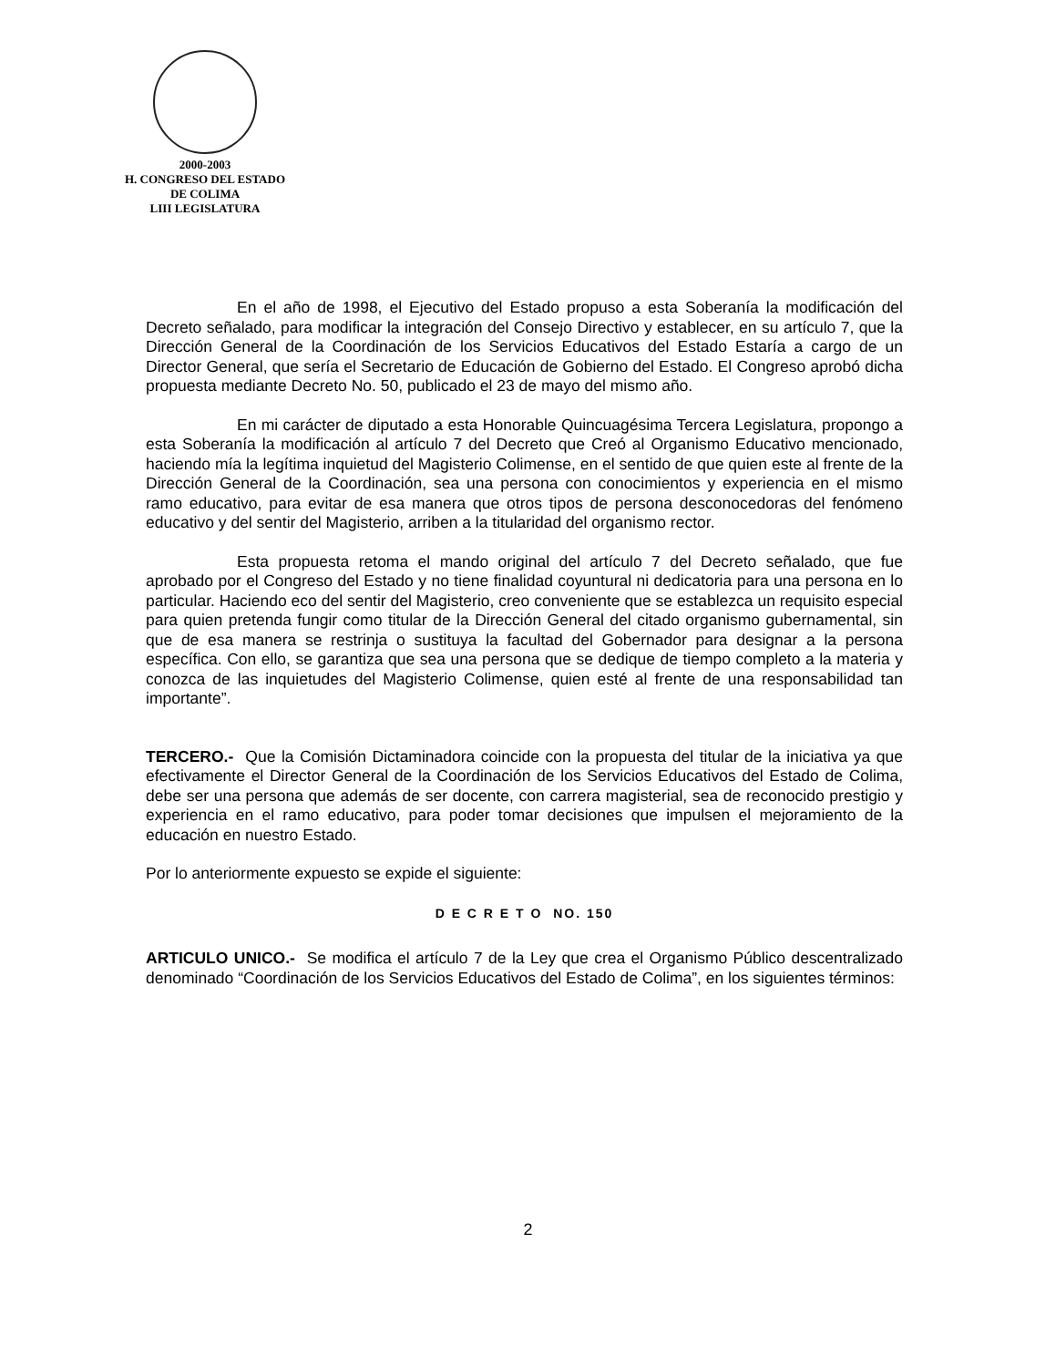2000-2003
H. CONGRESO DEL ESTADO
DE COLIMA
LIII LEGISLATURA
En el año de 1998, el Ejecutivo del Estado propuso a esta Soberanía la modificación del Decreto señalado, para modificar la integración del Consejo Directivo y establecer, en su artículo 7, que la Dirección General de la Coordinación de los Servicios Educativos del Estado Estaría a cargo de un Director General, que sería el Secretario de Educación de Gobierno del Estado. El Congreso aprobó dicha propuesta mediante Decreto No. 50, publicado el 23 de mayo del mismo año.
En mi carácter de diputado a esta Honorable Quincuagésima Tercera Legislatura, propongo a esta Soberanía la modificación al artículo 7 del Decreto que Creó al Organismo Educativo mencionado, haciendo mía la legítima inquietud del Magisterio Colimense, en el sentido de que quien este al frente de la Dirección General de la Coordinación, sea una persona con conocimientos y experiencia en el mismo ramo educativo, para evitar de esa manera que otros tipos de persona desconocedoras del fenómeno educativo y del sentir del Magisterio, arriben a la titularidad del organismo rector.
Esta propuesta retoma el mando original del artículo 7 del Decreto señalado, que fue aprobado por el Congreso del Estado y no tiene finalidad coyuntural ni dedicatoria para una persona en lo particular. Haciendo eco del sentir del Magisterio, creo conveniente que se establezca un requisito especial para quien pretenda fungir como titular de la Dirección General del citado organismo gubernamental, sin que de esa manera se restrinja o sustituya la facultad del Gobernador para designar a la persona específica. Con ello, se garantiza que sea una persona que se dedique de tiempo completo a la materia y conozca de las inquietudes del Magisterio Colimense, quien esté al frente de una responsabilidad tan importante”.
TERCERO.- Que la Comisión Dictaminadora coincide con la propuesta del titular de la iniciativa ya que efectivamente el Director General de la Coordinación de los Servicios Educativos del Estado de Colima, debe ser una persona que además de ser docente, con carrera magisterial, sea de reconocido prestigio y experiencia en el ramo educativo, para poder tomar decisiones que impulsen el mejoramiento de la educación en nuestro Estado.
Por lo anteriormente expuesto se expide el siguiente:
D E C R E T O NO. 150
ARTICULO UNICO.- Se modifica el artículo 7 de la Ley que crea el Organismo Público descentralizado denominado “Coordinación de los Servicios Educativos del Estado de Colima”, en los siguientes términos:
2